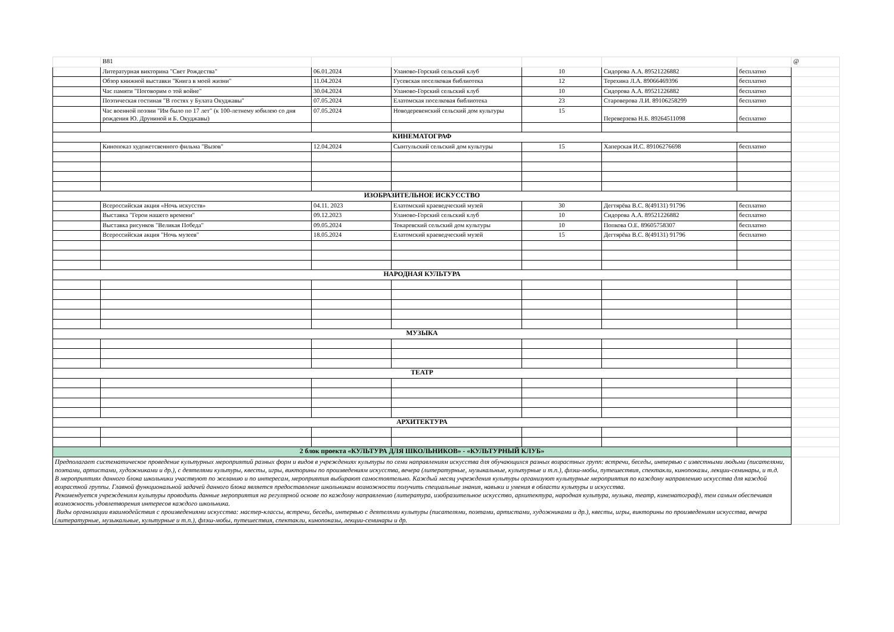| | B81 | | | | | | @ |
| | Литературная викторина "Свет Рождества" | 06.01.2024 | Уланово-Горский сельский клуб | 10 | Сидорова А.А. 89521226882 | бесплатно | |
| | Обзор книжной выставки "Книга в моей жизни" | 11.04.2024 | Гусевская поселковая библиотека | 12 | Терехина Л.А. 89066469396 | бесплатно | |
| | Час памяти "Поговорим о той войне" | 30.04.2024 | Уланово-Горский сельский клуб | 10 | Сидорова А.А. 89521226882 | бесплатно | |
| | Поэтическая гостиная "В гостях у Булата Окуджавы" | 07.05.2024 | Елатомская поселковая библиотека | 23 | Староверова Л.И. 89106258299 | бесплатно | |
| | Час военной поэзии "Им было по 17 лет" (к 100-летнему юбилею со дня рождения Ю. Друниной и Б. Окуджавы) | 07.05.2024 | Новодеревенский сельский дом культуры | 15 | Переверзева Н.Б. 89264511098 | бесплатно | |
| КИНЕМАТОГРАФ | | | | | | | |
| | Кинопоказ художетсвенного фильма "Вызов" | 12.04.2024 | Сынтульский сельский дом культуры | 15 | Хаперская И.С. 89106276698 | бесплатно | |
| ИЗОБРАЗИТЕЛЬНОЕ ИСКУССТВО | | | | | | | |
| | Всероссийская акция «Ночь искусств» | 04.11. 2023 | Елатомский краеведческий музей | 30 | Дегтярёва В.С. 8(49131) 91796 | бесплатно | |
| | Выставка "Герои нашего времени" | 09.12.2023 | Уланово-Горский сельский клуб | 10 | Сидорова А.А. 89521226882 | бесплатно | |
| | Выставка рисунков "Великая Победа" | 09.05.2024 | Токаревский сельский дом культуры | 10 | Попкова О.Е. 89605758307 | бесплатно | |
| | Всероссийская акция "Ночь музеев" | 18.05.2024 | Елатомский краеведческий музей | 15 | Дегтярёва В.С. 8(49131) 91796 | бесплатно | |
| НАРОДНАЯ КУЛЬТУРА | | | | | | | |
| МУЗЫКА | | | | | | | |
| ТЕАТР | | | | | | | |
| АРХИТЕКТУРА | | | | | | | |
| 2 блок проекта «КУЛЬТУРА ДЛЯ ШКОЛЬНИКОВ» - «КУЛЬТУРНЫЙ КЛУБ» | | | | | | | |
| Предполагает систематическое проведение культурных мероприятий разных форм и видов в учреждениях культуры по семи направлениям искусства для обучающихся разных возрастных групп: встречи, беседы, интервью с известными людьми (писателями, поэтами, артистами, художниками и др.), с деятелями культуры, квесты, игры, викторины по произведениям искусства, вечера (литературные, музыкальные, культурные и т.п.), флэш-мобы, путешествия, спектакли, кинопоказы, лекции-семинары, и т.д. В мероприятиях данного блока школьники участвуют по желанию и по интересам, мероприятия выбирают самостоятельно. Каждый месяц учреждения культуры организуют культурные мероприятия по каждому направлению искусства для каждой возрастной группы. Главной функциональной задачей данного блока является предоставление школьникам возможности получить специальные знания, навыки и умения в области культуры и искусства. Рекомендуется учреждениям культуры проводить данные мероприятия на регулярной основе по каждому направлению (литература, изобразительное искусство, архитектура, народная культура, музыка, театр, кинематограф), тем самым обеспечивая возможность удовлетворения интересов каждого школьника. Виды организации взаимодействия с произведениями искусства: мастер-классы, встречи, беседы, интервью с деятелями культуры (писателями, поэтами, артистами, художниками и др.), квесты, игры, викторины по произведениям искусства, вечера (литературные, музыкальные, культурные и т.п.), флэш-мобы, путешествия, спектакли, кинопоказы, лекции-семинары и др. | | | | | | | |